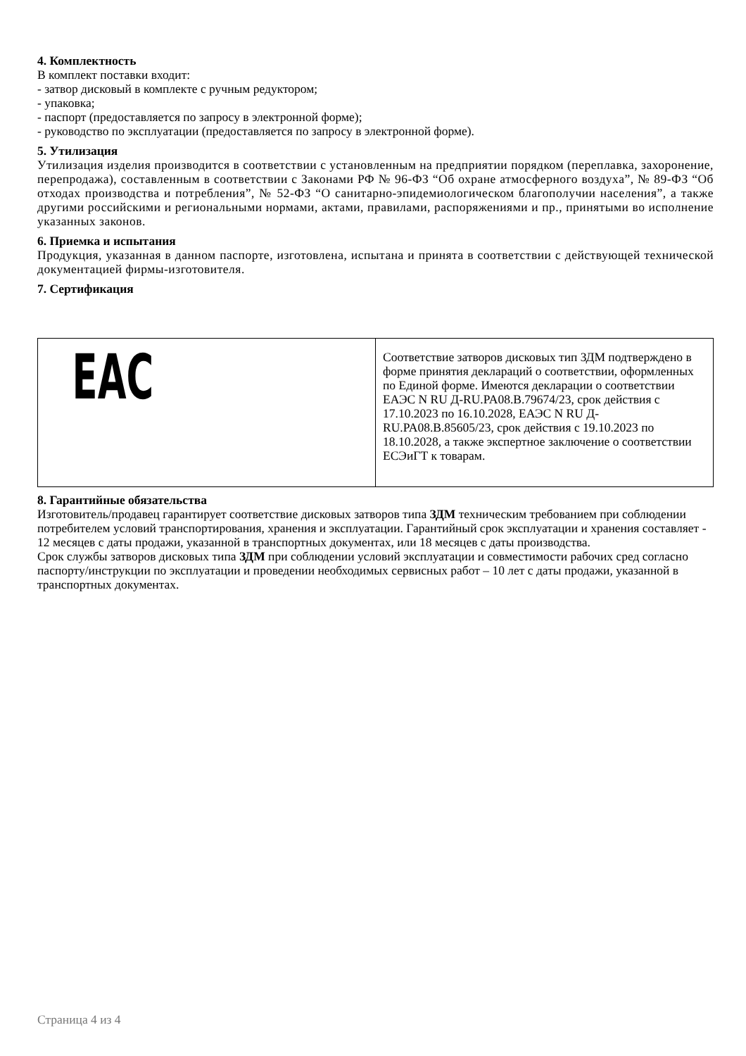4. Комплектность
В комплект поставки входит:
- затвор дисковый в комплекте с ручным редуктором;
- упаковка;
- паспорт (предоставляется по запросу в электронной форме);
- руководство по эксплуатации (предоставляется по запросу в электронной форме).
5. Утилизация
Утилизация изделия производится в соответствии с установленным на предприятии порядком (переплавка, захоронение, перепродажа), составленным в соответствии с Законами РФ № 96-ФЗ “Об охране атмосферного воздуха”, № 89-ФЗ “Об отходах производства и потребления”, № 52-ФЗ “О санитарно-эпидемиологическом благополучии населения”, а также другими российскими и региональными нормами, актами, правилами, распоряжениями и пр., принятыми во исполнение указанных законов.
6. Приемка и испытания
Продукция, указанная в данном паспорте, изготовлена, испытана и принята в соответствии с действующей технической документацией фирмы-изготовителя.
7. Сертификация
| EAC | Соответствие затворов дисковых тип ЗДМ подтверждено в форме принятия деклараций о соответствии, оформленных по Единой форме. Имеются декларации о соответствии ЕАЭС N RU Д-RU.PA08.B.79674/23, срок действия с 17.10.2023 по 16.10.2028, ЕАЭС N RU Д-RU.PA08.B.85605/23, срок действия с 19.10.2023 по 18.10.2028, а также экспертное заключение о соответствии ЕСЭиГТ к товарам. |
8. Гарантийные обязательства
Изготовитель/продавец гарантирует соответствие дисковых затворов типа ЗДМ техническим требованием при соблюдении потребителем условий транспортирования, хранения и эксплуатации. Гарантийный срок эксплуатации и хранения составляет - 12 месяцев с даты продажи, указанной в транспортных документах, или 18 месяцев с даты производства.
Срок службы затворов дисковых типа ЗДМ при соблюдении условий эксплуатации и совместимости рабочих сред согласно паспорту/инструкции по эксплуатации и проведении необходимых сервисных работ – 10 лет с даты продажи, указанной в транспортных документах.
Страница 4 из 4